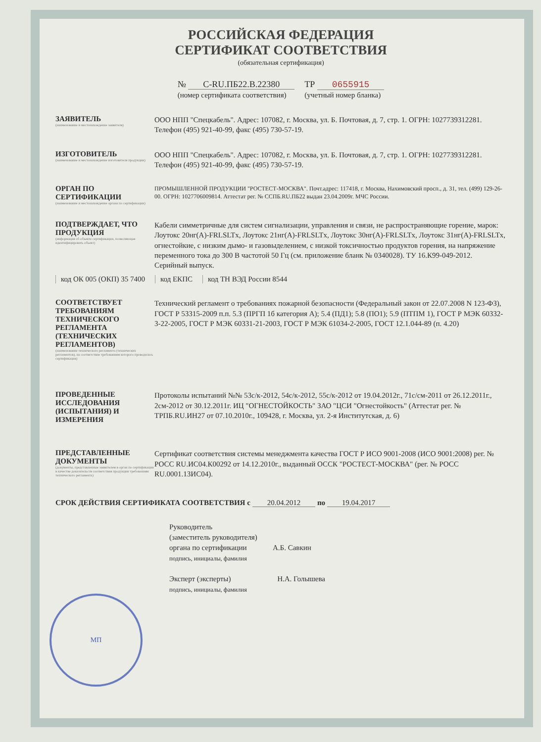РОССИЙСКАЯ ФЕДЕРАЦИЯ
СЕРТИФИКАТ СООТВЕТСТВИЯ
(обязательная сертификация)
№ C-RU.ПБ22.В.22380
(номер сертификата соответствия) ТР 0655915
(учетный номер бланка)
ЗАЯВИТЕЛЬ
(наименование и местонахождение заявителя)
ООО НПП "Спецкабель". Адрес: 107082, г. Москва, ул. Б. Почтовая, д. 7, стр. 1. ОГРН: 1027739312281. Телефон (495) 921-40-99, факс (495) 730-57-19.
ИЗГОТОВИТЕЛЬ
(наименование и местонахождение изготовителя продукции)
ООО НПП "Спецкабель". Адрес: 107082, г. Москва, ул. Б. Почтовая, д. 7, стр. 1. ОГРН: 1027739312281. Телефон (495) 921-40-99, факс (495) 730-57-19.
ОРГАН ПО СЕРТИФИКАЦИИ
(наименование и местонахождение органа по сертификации)
ПРОМЫШЛЕННОЙ ПРОДУКЦИИ "РОСТЕСТ-МОСКВА". Почт.адрес: 117418, г. Москва, Нахимовский просп., д. 31, тел. (499) 129-26-00. ОГРН: 1027706009814. Аттестат рег. № ССПБ.RU.ПБ22 выдан 23.04.2009г. МЧС России.
ПОДТВЕРЖДАЕТ, ЧТО ПРОДУКЦИЯ
(информация об объекте сертификации, позволяющая идентифицировать объект)
Кабели симметричные для систем сигнализации, управления и связи, не распространяющие горение, марок: Лоутокс 20нг(А)-FRLSLTx, Лоутокс 21нг(А)-FRLSLTx, Лоутокс 30нг(А)-FRLSLTx, Лоутокс 31нг(А)-FRLSLTx, огнестойкие, с низким дымо- и газовыделением, с низкой токсичностью продуктов горения, на напряжение переменного тока до 300 В частотой 50 Гц (см. приложение бланк № 0340028). ТУ 16.К99-049-2012. Серийный выпуск.
код ОК 005 (ОКП) 35 7400 код ЕКПС код ТН ВЭД России 8544
СООТВЕТСТВУЕТ ТРЕБОВАНИЯМ ТЕХНИЧЕСКОГО РЕГЛАМЕНТА (ТЕХНИЧЕСКИХ РЕГЛАМЕНТОВ)
(наименование технического регламента (технических регламентов), на соответствие требованиям которого проводилась сертификация)
Технический регламент о требованиях пожарной безопасности (Федеральный закон от 22.07.2008 N 123-ФЗ), ГОСТ Р 53315-2009 п.п. 5.3 (ПРГП 1б категория А); 5.4 (ПД1); 5.8 (ПО1); 5.9 (ПТПМ 1), ГОСТ Р МЭК 60332-3-22-2005, ГОСТ Р МЭК 60331-21-2003, ГОСТ Р МЭК 61034-2-2005, ГОСТ 12.1.044-89 (п. 4.20)
ПРОВЕДЕННЫЕ ИССЛЕДОВАНИЯ (ИСПЫТАНИЯ) И ИЗМЕРЕНИЯ
Протоколы испытаний №№ 53с/к-2012, 54с/к-2012, 55с/к-2012 от 19.04.2012г., 71с/см-2011 от 26.12.2011г., 2см-2012 от 30.12.2011г. ИЦ "ОГНЕСТОЙКОСТЬ" ЗАО "ЦСИ "Огнестойкость" (Аттестат рег. № ТРПБ.RU.ИН27 от 07.10.2010г., 109428, г. Москва, ул. 2-я Институтская, д. 6)
ПРЕДСТАВЛЕННЫЕ ДОКУМЕНТЫ
(документы, представленные заявителем в орган по сертификации в качестве доказательств соответствия продукции требованиям технического регламента)
Сертификат соответствия системы менеджмента качества ГОСТ Р ИСО 9001-2008 (ИСО 9001:2008) рег. № РОСС RU.ИС04.К00292 от 14.12.2010г., выданный ОССК "РОСТЕСТ-МОСКВА" (рег. № РОСС RU.0001.13ИС04).
СРОК ДЕЙСТВИЯ СЕРТИФИКАТА СООТВЕТСТВИЯ с 20.04.2012 по 19.04.2017
Руководитель
(заместитель руководителя)
органа по сертификации А.Б. Савкин
подпись, инициалы, фамилия
Эксперт (эксперты) Н.А. Голышева
подпись, инициалы, фамилия
МП